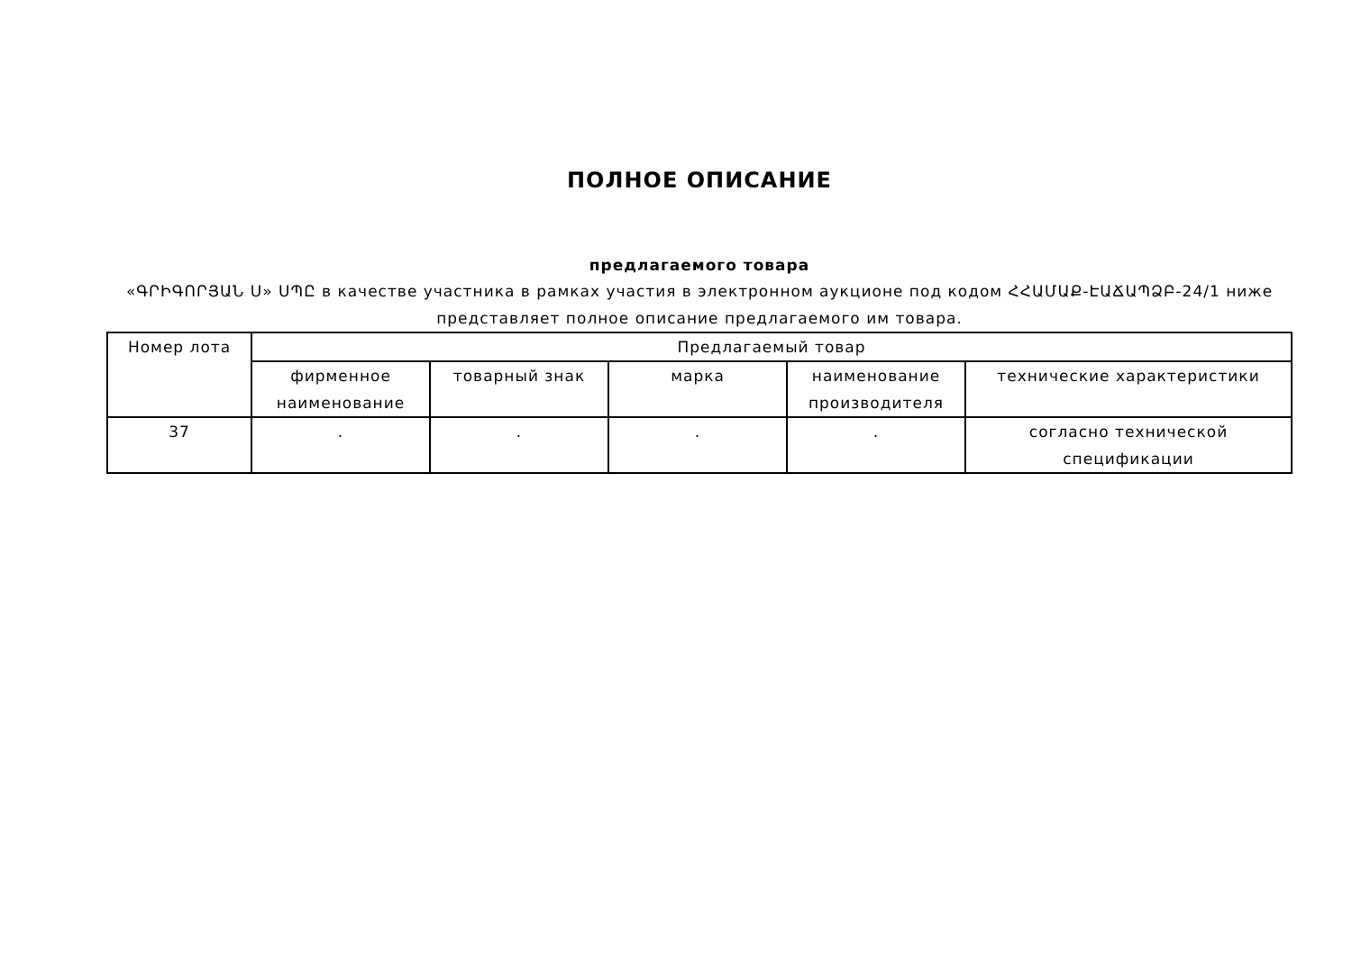ПОЛНОЕ ОПИСАНИЕ
предлагаемого товара
«ԳՐԻԳՈՐՅԱՆ Ս» ՍՊԸ в качестве участника в рамках участия в электронном аукционе под кодом ՀՀԱՄԱՔ-ԷԱՃԱՊՁԲ-24/1 ниже представляет полное описание предлагаемого им товара.
| Номер лота | Предлагаемый товар | | | | |
| --- | --- | --- | --- | --- | --- |
| | фирменное наименование | товарный знак | марка | наименование производителя | технические характеристики |
| 37 | . | . | . | . | согласно технической спецификации |